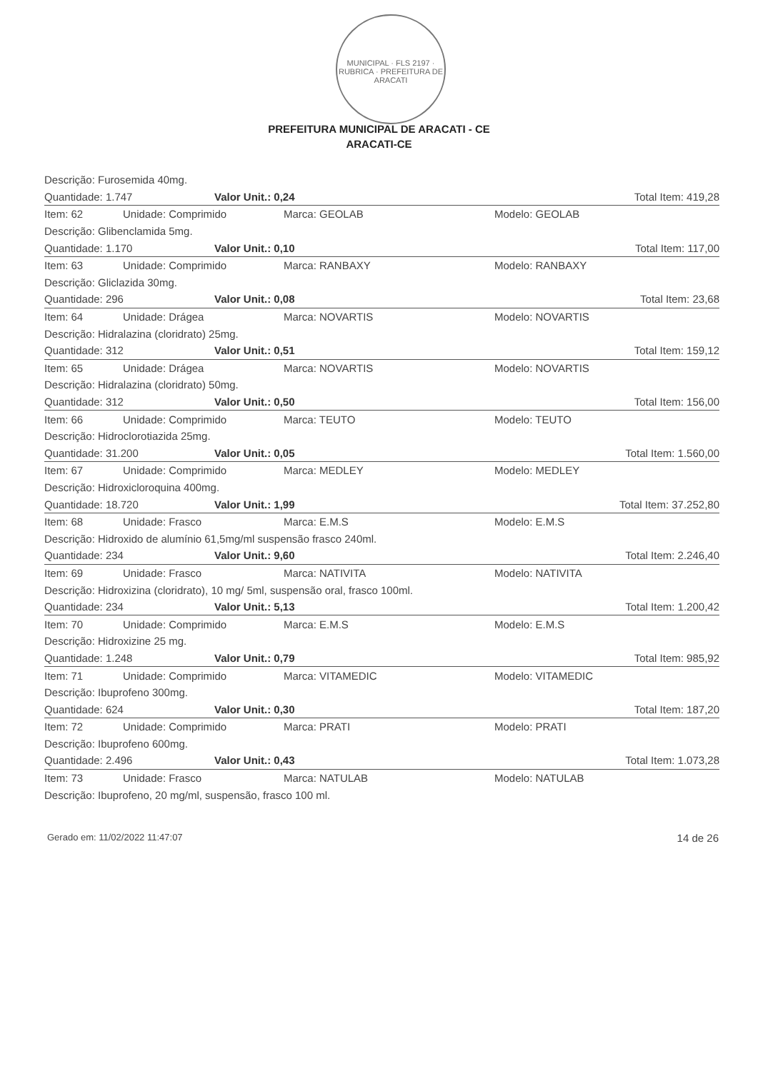MUNICIPAL · FLS 2197 · RUBRICA · PREFEITURA DE ARACATI
PREFEITURA MUNICIPAL DE ARACATI - CE
ARACATI-CE
Descrição: Furosemida 40mg.
Quantidade: 1.747 Valor Unit.: 0,24 Total Item: 419,28
Item: 62 Unidade: Comprimido Marca: GEOLAB Modelo: GEOLAB
Descrição: Glibenclamida 5mg.
Quantidade: 1.170 Valor Unit.: 0,10 Total Item: 117,00
Item: 63 Unidade: Comprimido Marca: RANBAXY Modelo: RANBAXY
Descrição: Gliclazida 30mg.
Quantidade: 296 Valor Unit.: 0,08 Total Item: 23,68
Item: 64 Unidade: Drágea Marca: NOVARTIS Modelo: NOVARTIS
Descrição: Hidralazina (cloridrato) 25mg.
Quantidade: 312 Valor Unit.: 0,51 Total Item: 159,12
Item: 65 Unidade: Drágea Marca: NOVARTIS Modelo: NOVARTIS
Descrição: Hidralazina (cloridrato) 50mg.
Quantidade: 312 Valor Unit.: 0,50 Total Item: 156,00
Item: 66 Unidade: Comprimido Marca: TEUTO Modelo: TEUTO
Descrição: Hidroclorotiazida 25mg.
Quantidade: 31.200 Valor Unit.: 0,05 Total Item: 1.560,00
Item: 67 Unidade: Comprimido Marca: MEDLEY Modelo: MEDLEY
Descrição: Hidroxicloroquina 400mg.
Quantidade: 18.720 Valor Unit.: 1,99 Total Item: 37.252,80
Item: 68 Unidade: Frasco Marca: E.M.S Modelo: E.M.S
Descrição: Hidroxido de alumínio 61,5mg/ml suspensão frasco 240ml.
Quantidade: 234 Valor Unit.: 9,60 Total Item: 2.246,40
Item: 69 Unidade: Frasco Marca: NATIVITA Modelo: NATIVITA
Descrição: Hidroxizina (cloridrato), 10 mg/ 5ml, suspensão oral, frasco 100ml.
Quantidade: 234 Valor Unit.: 5,13 Total Item: 1.200,42
Item: 70 Unidade: Comprimido Marca: E.M.S Modelo: E.M.S
Descrição: Hidroxizine 25 mg.
Quantidade: 1.248 Valor Unit.: 0,79 Total Item: 985,92
Item: 71 Unidade: Comprimido Marca: VITAMEDIC Modelo: VITAMEDIC
Descrição: Ibuprofeno 300mg.
Quantidade: 624 Valor Unit.: 0,30 Total Item: 187,20
Item: 72 Unidade: Comprimido Marca: PRATI Modelo: PRATI
Descrição: Ibuprofeno 600mg.
Quantidade: 2.496 Valor Unit.: 0,43 Total Item: 1.073,28
Item: 73 Unidade: Frasco Marca: NATULAB Modelo: NATULAB
Descrição: Ibuprofeno, 20 mg/ml, suspensão, frasco 100 ml.
Gerado em: 11/02/2022 11:47:07 14 de 26